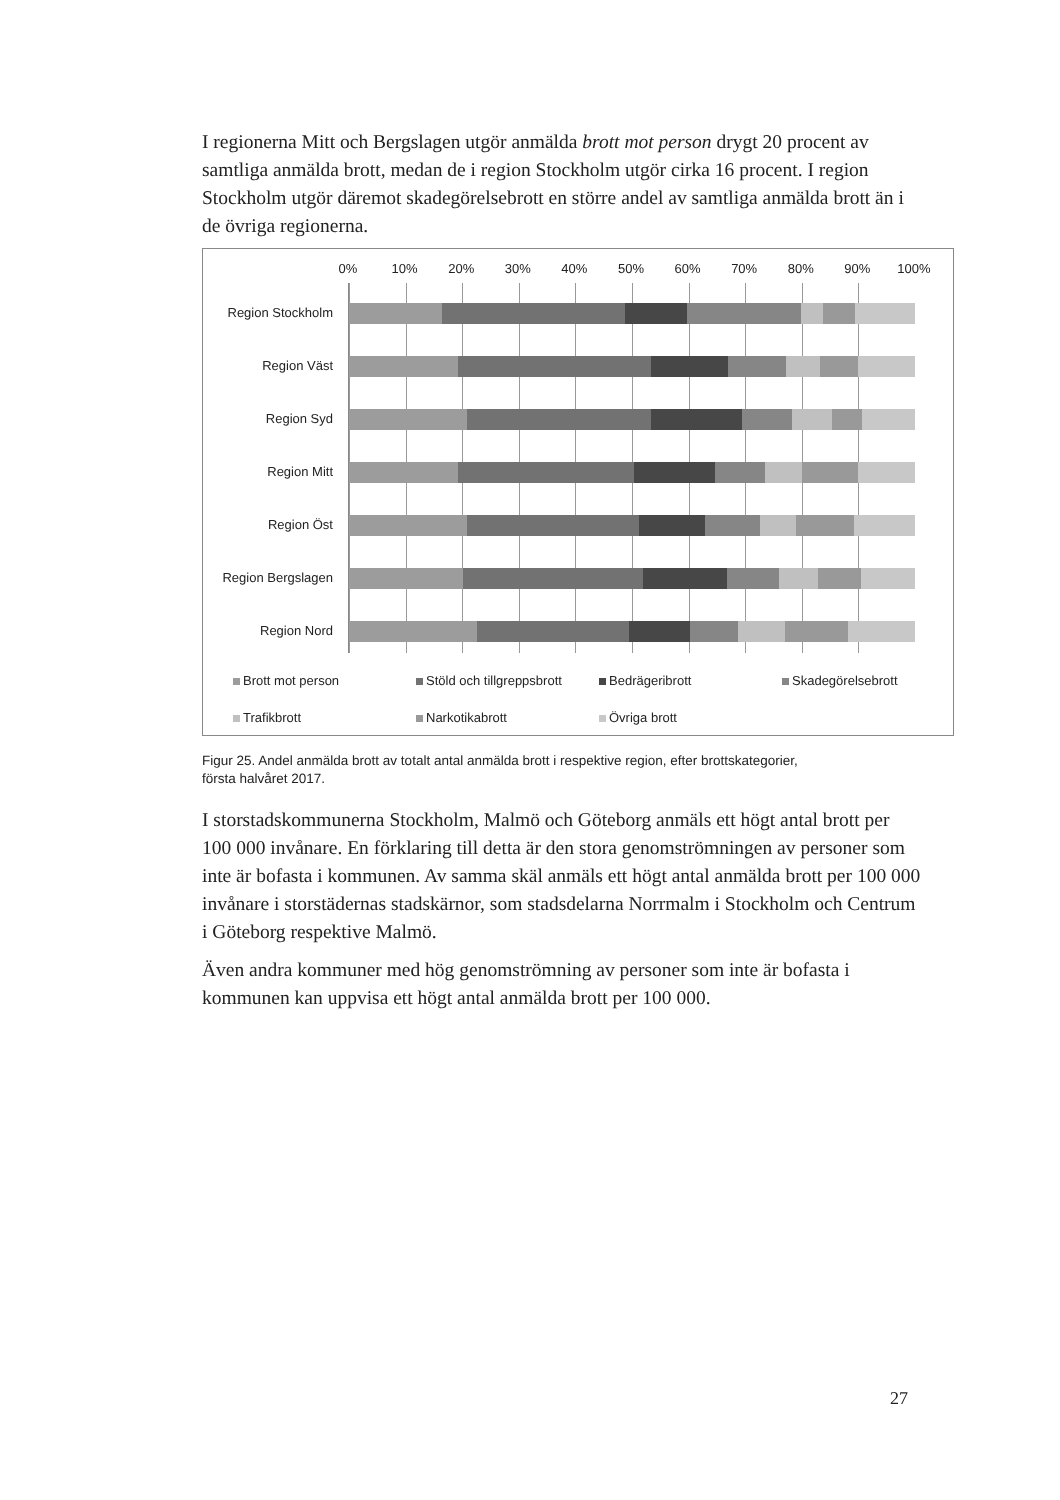I regionerna Mitt och Bergslagen utgör anmälda brott mot person drygt 20 procent av samtliga anmälda brott, medan de i region Stockholm utgör cirka 16 procent. I region Stockholm utgör däremot skadegörelsebrott en större andel av samtliga anmälda brott än i de övriga regionerna.
0% 10% 20% 30% 40% 50% 60% 70% 80% 90% 100%
Region Stockholm
Region Väst
Region Syd
Region Mitt
Region Öst
Region Bergslagen
Region Nord
Brott mot person Stöld och tillgreppsbrott Bedrägeribrott Skadegörelsebrott Trafikbrott Narkotikabrott Övriga brott
Figur 25. Andel anmälda brott av totalt antal anmälda brott i respektive region, efter brottskategorier, första halvåret 2017.
I storstadskommunerna Stockholm, Malmö och Göteborg anmäls ett högt antal brott per 100 000 invånare. En förklaring till detta är den stora genomströmningen av personer som inte är bofasta i kommunen. Av samma skäl anmäls ett högt antal anmälda brott per 100 000 invånare i storstädernas stadskärnor, som stadsdelarna Norrmalm i Stockholm och Centrum i Göteborg respektive Malmö.
Även andra kommuner med hög genomströmning av personer som inte är bofasta i kommunen kan uppvisa ett högt antal anmälda brott per 100 000.
27